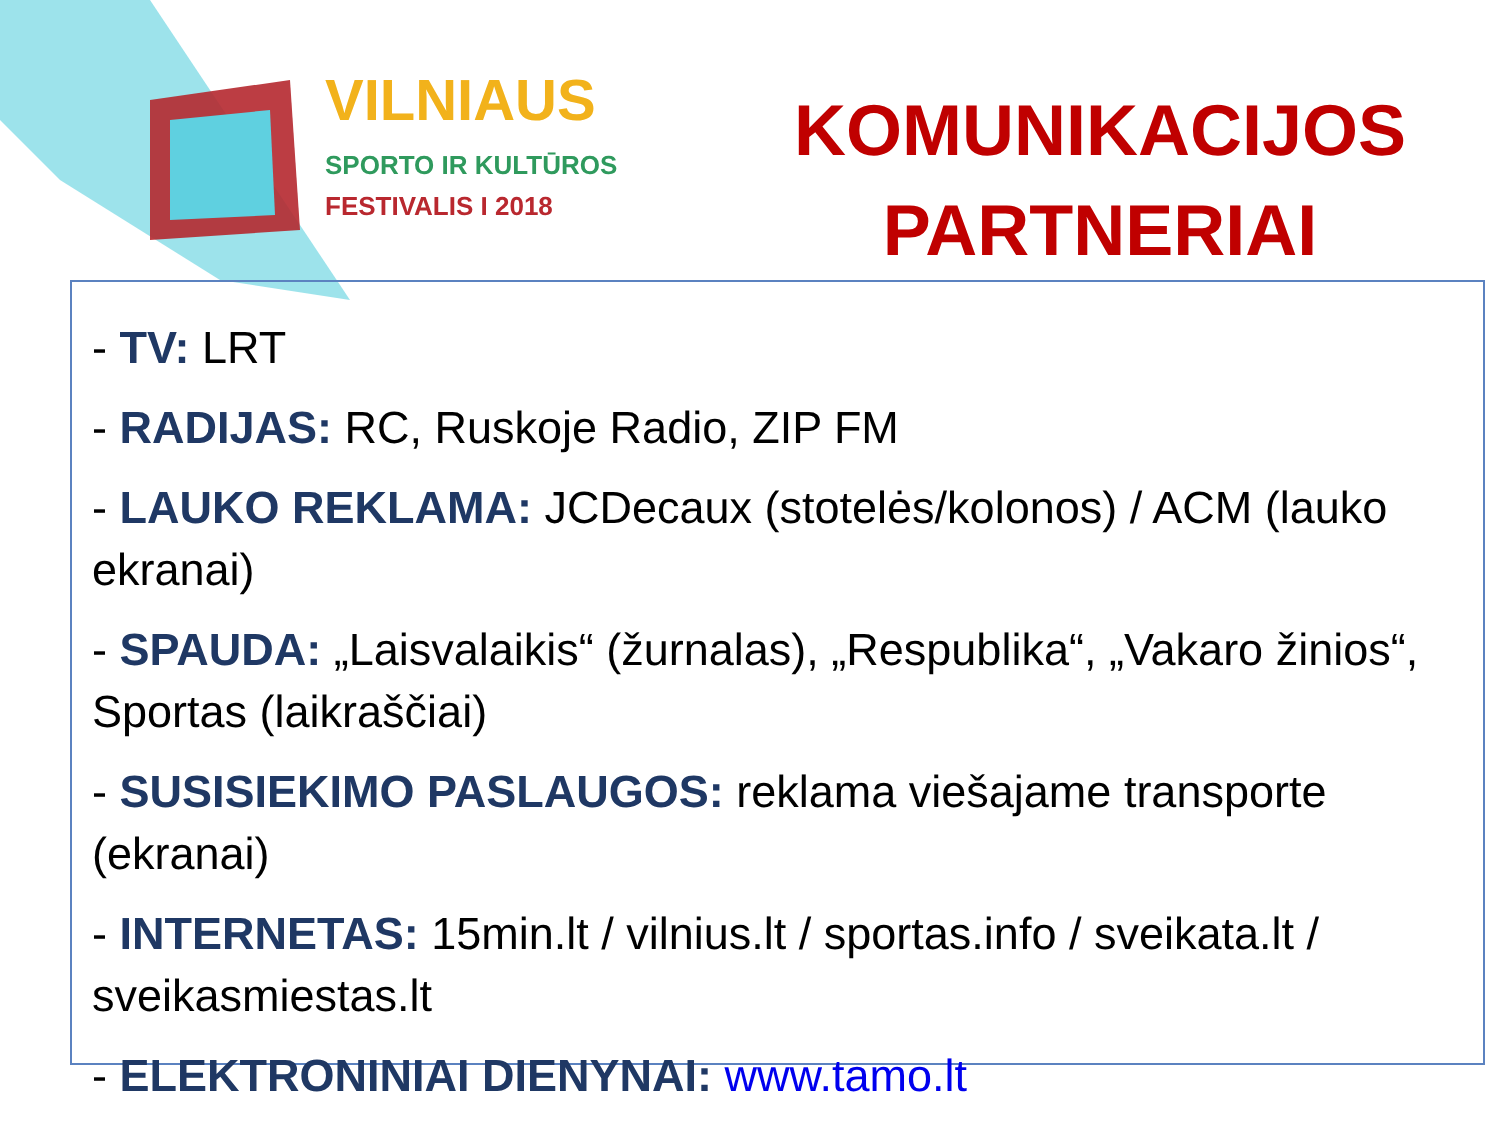VILNIAUS
SPORTO IR KULTŪROS
FESTIVALIS I 2018
KOMUNIKACIJOS
PARTNERIAI
- TV: LRT
- RADIJAS: RC, Ruskoje Radio, ZIP FM
- LAUKO REKLAMA: JCDecaux (stotelės/kolonos) / ACM (lauko ekranai)
- SPAUDA: „Laisvalaikis“ (žurnalas), „Respublika“, „Vakaro žinios“, Sportas (laikraščiai)
- SUSISIEKIMO PASLAUGOS: reklama viešajame transporte (ekranai)
- INTERNETAS: 15min.lt / vilnius.lt / sportas.info / sveikata.lt / sveikasmiestas.lt
- ELEKTRONINIAI DIENYNAI: www.tamo.lt